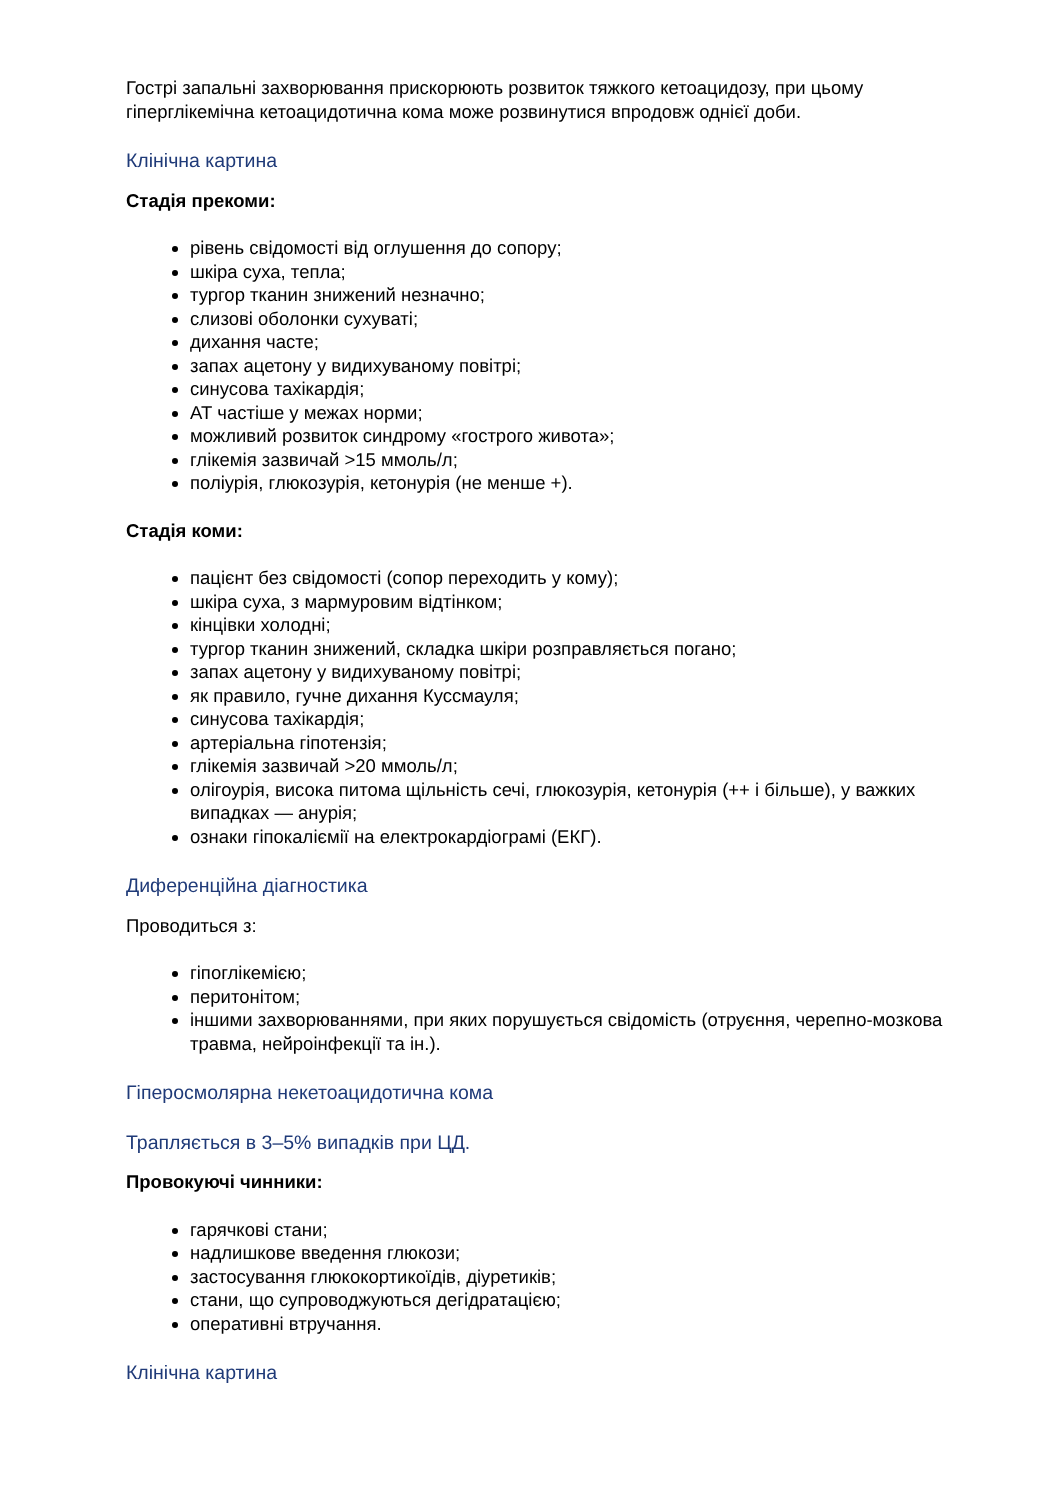Гострі запальні захворювання прискорюють розвиток тяжкого кетоацидозу, при цьому гіперглікемічна кетоацидотична кома може розвинутися впродовж однієї доби.
Клінічна картина
Стадія прекоми:
рівень свідомості від оглушення до сопору;
шкіра суха, тепла;
тургор тканин знижений незначно;
слизові оболонки сухуваті;
дихання часте;
запах ацетону у видихуваному повітрі;
синусова тахікардія;
АТ частіше у межах норми;
можливий розвиток синдрому «гострого живота»;
глікемія зазвичай >15 ммоль/л;
поліурія, глюкозурія, кетонурія (не менше +).
Стадія коми:
пацієнт без свідомості (сопор переходить у кому);
шкіра суха, з мармуровим відтінком;
кінцівки холодні;
тургор тканин знижений, складка шкіри розправляється погано;
запах ацетону у видихуваному повітрі;
як правило, гучне дихання Куссмауля;
синусова тахікардія;
артеріальна гіпотензія;
глікемія зазвичай >20 ммоль/л;
олігоурія, висока питома щільність сечі, глюкозурія, кетонурія (++ і більше), у важких випадках — анурія;
ознаки гіпокаліємії на електрокардіограмі (ЕКГ).
Диференційна діагностика
Проводиться з:
гіпоглікемією;
перитонітом;
іншими захворюваннями, при яких порушується свідомість (отруєння, черепно-мозкова травма, нейроінфекції та ін.).
Гіперосмолярна некетоацидотична кома
Трапляється в 3–5% випадків при ЦД.
Провокуючі чинники:
гарячкові стани;
надлишкове введення глюкози;
застосування глюкокортикоїдів, діуретиків;
стани, що супроводжуються дегідратацією;
оперативні втручання.
Клінічна картина